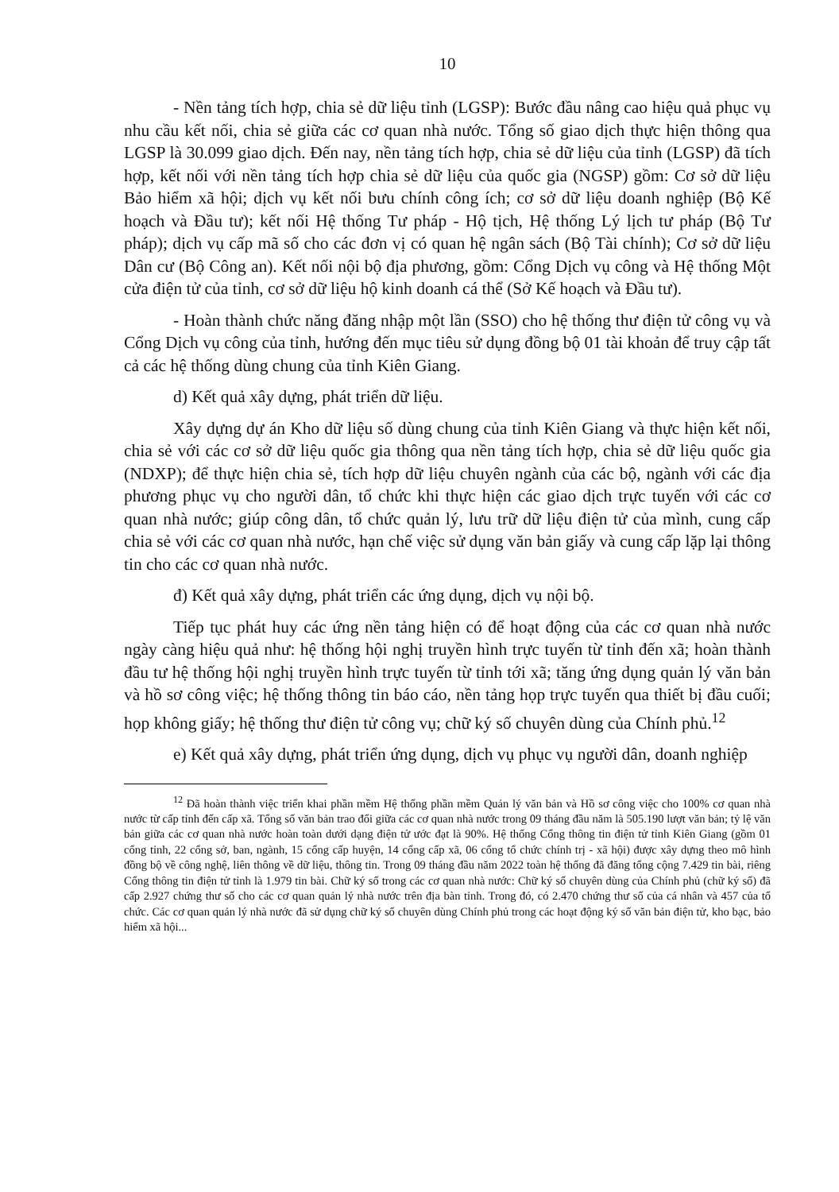10
- Nền tảng tích hợp, chia sẻ dữ liệu tỉnh (LGSP): Bước đầu nâng cao hiệu quả phục vụ nhu cầu kết nối, chia sẻ giữa các cơ quan nhà nước. Tổng số giao dịch thực hiện thông qua LGSP là 30.099 giao dịch. Đến nay, nền tảng tích hợp, chia sẻ dữ liệu của tỉnh (LGSP) đã tích hợp, kết nối với nền tảng tích hợp chia sẻ dữ liệu của quốc gia (NGSP) gồm: Cơ sở dữ liệu Bảo hiểm xã hội; dịch vụ kết nối bưu chính công ích; cơ sở dữ liệu doanh nghiệp (Bộ Kế hoạch và Đầu tư); kết nối Hệ thống Tư pháp - Hộ tịch, Hệ thống Lý lịch tư pháp (Bộ Tư pháp); dịch vụ cấp mã số cho các đơn vị có quan hệ ngân sách (Bộ Tài chính); Cơ sở dữ liệu Dân cư (Bộ Công an). Kết nối nội bộ địa phương, gồm: Cổng Dịch vụ công và Hệ thống Một cửa điện tử của tỉnh, cơ sở dữ liệu hộ kinh doanh cá thể (Sở Kế hoạch và Đầu tư).
- Hoàn thành chức năng đăng nhập một lần (SSO) cho hệ thống thư điện tử công vụ và Cổng Dịch vụ công của tỉnh, hướng đến mục tiêu sử dụng đồng bộ 01 tài khoản để truy cập tất cả các hệ thống dùng chung của tỉnh Kiên Giang.
d) Kết quả xây dựng, phát triển dữ liệu.
Xây dựng dự án Kho dữ liệu số dùng chung của tỉnh Kiên Giang và thực hiện kết nối, chia sẻ với các cơ sở dữ liệu quốc gia thông qua nền tảng tích hợp, chia sẻ dữ liệu quốc gia (NDXP); để thực hiện chia sẻ, tích hợp dữ liệu chuyên ngành của các bộ, ngành với các địa phương phục vụ cho người dân, tổ chức khi thực hiện các giao dịch trực tuyến với các cơ quan nhà nước; giúp công dân, tổ chức quản lý, lưu trữ dữ liệu điện tử của mình, cung cấp chia sẻ với các cơ quan nhà nước, hạn chế việc sử dụng văn bản giấy và cung cấp lặp lại thông tin cho các cơ quan nhà nước.
đ) Kết quả xây dựng, phát triển các ứng dụng, dịch vụ nội bộ.
Tiếp tục phát huy các ứng nền tảng hiện có để hoạt động của các cơ quan nhà nước ngày càng hiệu quả như: hệ thống hội nghị truyền hình trực tuyến từ tỉnh đến xã; hoàn thành đầu tư hệ thống hội nghị truyền hình trực tuyến từ tỉnh tới xã; tăng ứng dụng quản lý văn bản và hồ sơ công việc; hệ thống thông tin báo cáo, nền tảng họp trực tuyến qua thiết bị đầu cuối; họp không giấy; hệ thống thư điện tử công vụ; chữ ký số chuyên dùng của Chính phủ.<sup>12</sup>
e) Kết quả xây dựng, phát triển ứng dụng, dịch vụ phục vụ người dân, doanh nghiệp
<sup>12</sup> Đã hoàn thành việc triển khai phần mềm Hệ thống phần mềm Quản lý văn bản và Hồ sơ công việc cho 100% cơ quan nhà nước từ cấp tỉnh đến cấp xã. Tổng số văn bản trao đổi giữa các cơ quan nhà nước trong 09 tháng đầu năm là 505.190 lượt văn bản; tỷ lệ văn bản giữa các cơ quan nhà nước hoàn toàn dưới dạng điện tử ước đạt là 90%. Hệ thống Cổng thông tin điện tử tỉnh Kiên Giang (gồm 01 cổng tỉnh, 22 cổng sở, ban, ngành, 15 cổng cấp huyện, 14 cổng cấp xã, 06 cổng tổ chức chính trị - xã hội) được xây dựng theo mô hình đồng bộ về công nghệ, liên thông về dữ liệu, thông tin. Trong 09 tháng đầu năm 2022 toàn hệ thống đã đăng tổng cộng 7.429 tin bài, riêng Cổng thông tin điện tử tỉnh là 1.979 tin bài. Chữ ký số trong các cơ quan nhà nước: Chữ ký số chuyên dùng của Chính phủ (chữ ký số) đã cấp 2.927 chứng thư số cho các cơ quan quản lý nhà nước trên địa bàn tỉnh. Trong đó, có 2.470 chứng thư số của cá nhân và 457 của tổ chức. Các cơ quan quản lý nhà nước đã sử dụng chữ ký số chuyên dùng Chính phủ trong các hoạt động ký số văn bản điện tử, kho bạc, bảo hiểm xã hội...